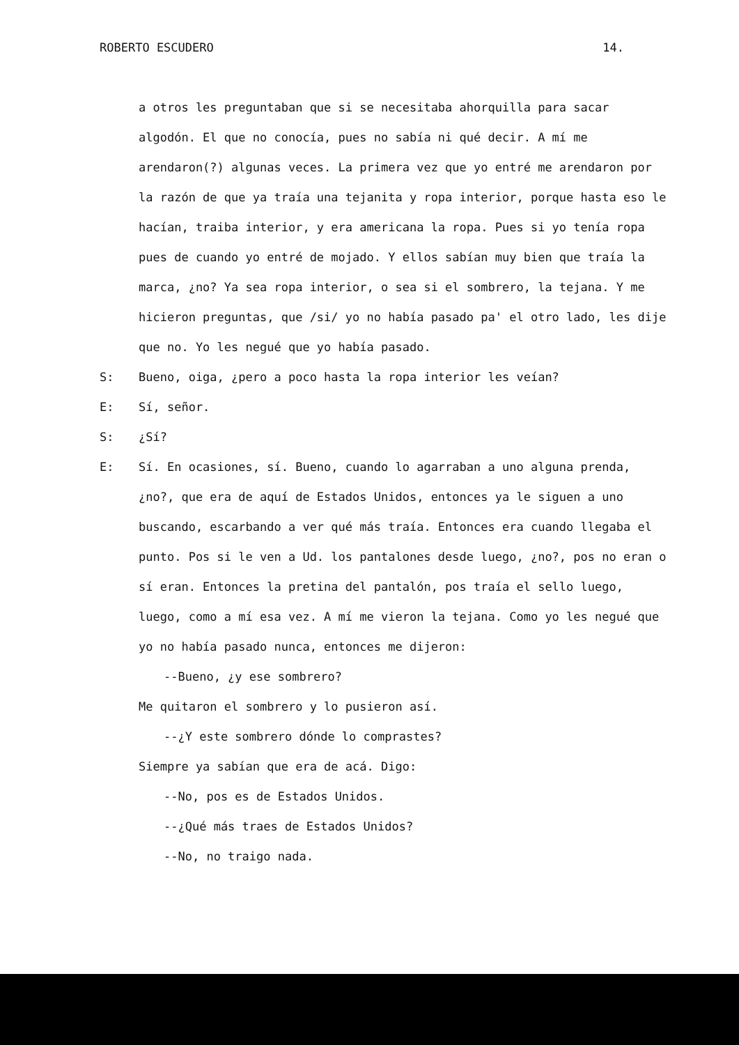ROBERTO ESCUDERO 14.
a otros les preguntaban que si se necesitaba ahorquilla para sacar algodón. El que no conocía, pues no sabía ni qué decir. A mí me arendaron(?) algunas veces. La primera vez que yo entré me arendaron por la razón de que ya traía una tejanita y ropa interior, porque hasta eso le hacían, traiba interior, y era americana la ropa. Pues si yo tenía ropa pues de cuando yo entré de mojado. Y ellos sabían muy bien que traía la marca, ¿no? Ya sea ropa interior, o sea si el sombrero, la tejana. Y me hicieron preguntas, que /si/ yo no había pasado pa' el otro lado, les dije que no. Yo les negué que yo había pasado.
S: Bueno, oiga, ¿pero a poco hasta la ropa interior les veían?
E: Sí, señor.
S: ¿Sí?
E: Sí. En ocasiones, sí. Bueno, cuando lo agarraban a uno alguna prenda, ¿no?, que era de aquí de Estados Unidos, entonces ya le siguen a uno buscando, escarbando a ver qué más traía. Entonces era cuando llegaba el punto. Pos si le ven a Ud. los pantalones desde luego, ¿no?, pos no eran o sí eran. Entonces la pretina del pantalón, pos traía el sello luego, luego, como a mí esa vez. A mí me vieron la tejana. Como yo les negué que yo no había pasado nunca, entonces me dijeron:
--Bueno, ¿y ese sombrero?
Me quitaron el sombrero y lo pusieron así.
--¿Y este sombrero dónde lo comprastes?
Siempre ya sabían que era de acá. Digo:
--No, pos es de Estados Unidos.
--¿Qué más traes de Estados Unidos?
--No, no traigo nada.